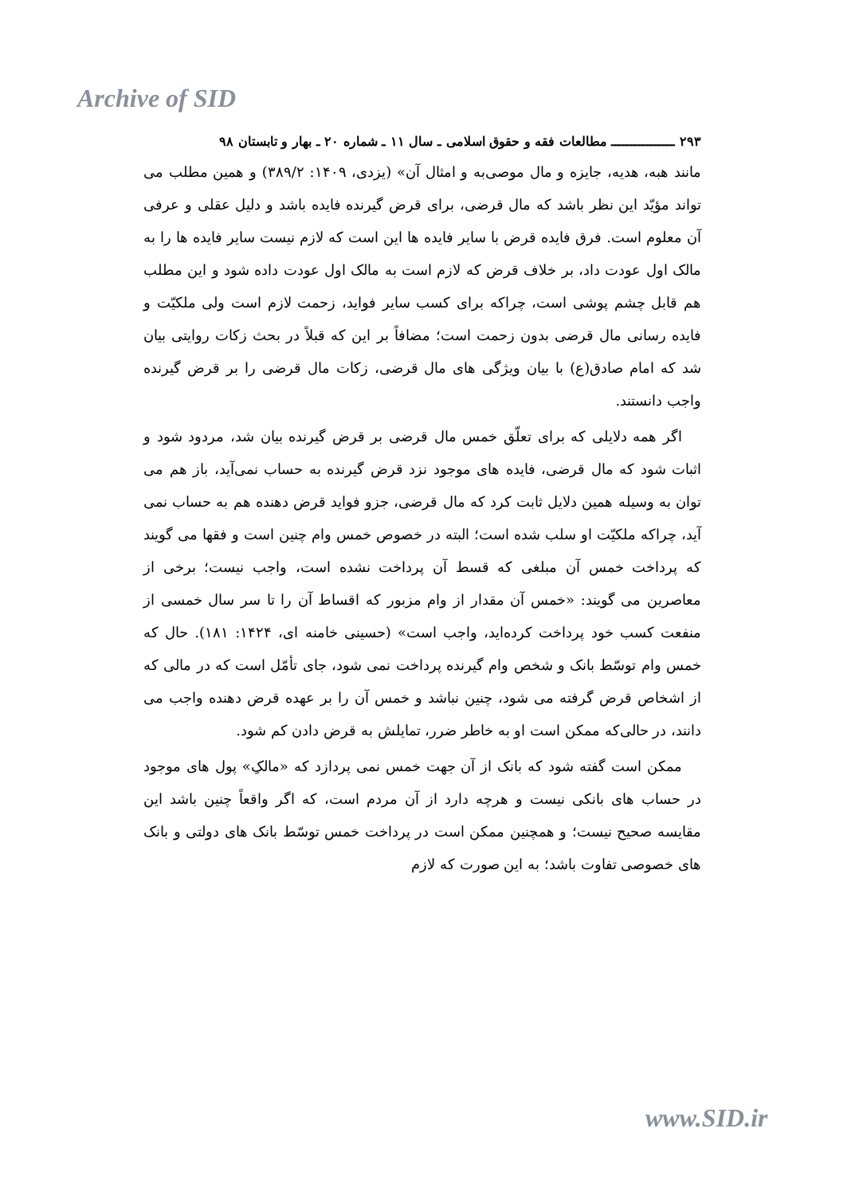Archive of SID
۲۹۳ ــــــــــــــــ مطالعات فقه و حقوق اسلامی ـ سال ۱۱ ـ شماره ۲۰ ـ بهار و تابستان ۹۸
مانند هبه، هدیه، جایزه و مال موصی‌به و امثال آن» (یزدی، ۱۴۰۹: ۳۸۹/۲) و همین مطلب می تواند مؤیّد این نظر باشد که مال قرضی، برای قرض گیرنده فایده باشد و دلیل عقلی و عرفی آن معلوم است. فرق فایده قرض با سایر فایده ها این است که لازم نیست سایر فایده ها را به مالک اول عودت داد، بر خلاف قرض که لازم است به مالک اول عودت داده شود و این مطلب هم قابل چشم پوشی است، چراکه برای کسب سایر فواید، زحمت لازم است ولی ملکیّت و فایده رسانی مال قرضی بدون زحمت است؛ مضافاً بر این که قبلاً در بحث زکات روایتی بیان شد که امام صادق(ع) با بیان ویژگی های مال قرضی، زکات مال قرضی را بر قرض گیرنده واجب دانستند.
اگر همه دلایلی که برای تعلّق خمس مال قرضی بر قرض گیرنده بیان شد، مردود شود و اثبات شود که مال قرضی، فایده های موجود نزد قرض گیرنده به حساب نمی‌آید، باز هم می توان به وسیله همین دلایل ثابت کرد که مال قرضی، جزو فواید قرض دهنده هم به حساب نمی آید، چراکه ملکیّت او سلب شده است؛ البته در خصوص خمس وام چنین است و فقها می گویند که پرداخت خمس آن مبلغی که قسط آن پرداخت نشده است، واجب نیست؛ برخی از معاصرین می گویند: «خمس آن مقدار از وام مزبور که اقساط آن را تا سر سال خمسی از منفعت کسب خود پرداخت کرده‌اید، واجب است» (حسینی خامنه ای، ۱۴۲۴: ۱۸۱). حال که خمس وام توسّط بانک و شخص وام گیرنده پرداخت نمی شود، جای تأمّل است که در مالی که از اشخاص قرض گرفته می شود، چنین نباشد و خمس آن را بر عهده قرض دهنده واجب می دانند، در حالی‌که ممکن است او به خاطر ضرر، تمایلش به قرض دادن کم شود.
ممکن است گفته شود که بانک از آن جهت خمس نمی پردازد که «مالکِ» پول های موجود در حساب های بانکی نیست و هرچه دارد از آن مردم است، که اگر واقعاً چنین باشد این مقایسه صحیح نیست؛ و همچنین ممکن است در پرداخت خمس توسّط بانک های دولتی و بانک های خصوصی تفاوت باشد؛ به این صورت که لازم
www.SID.ir